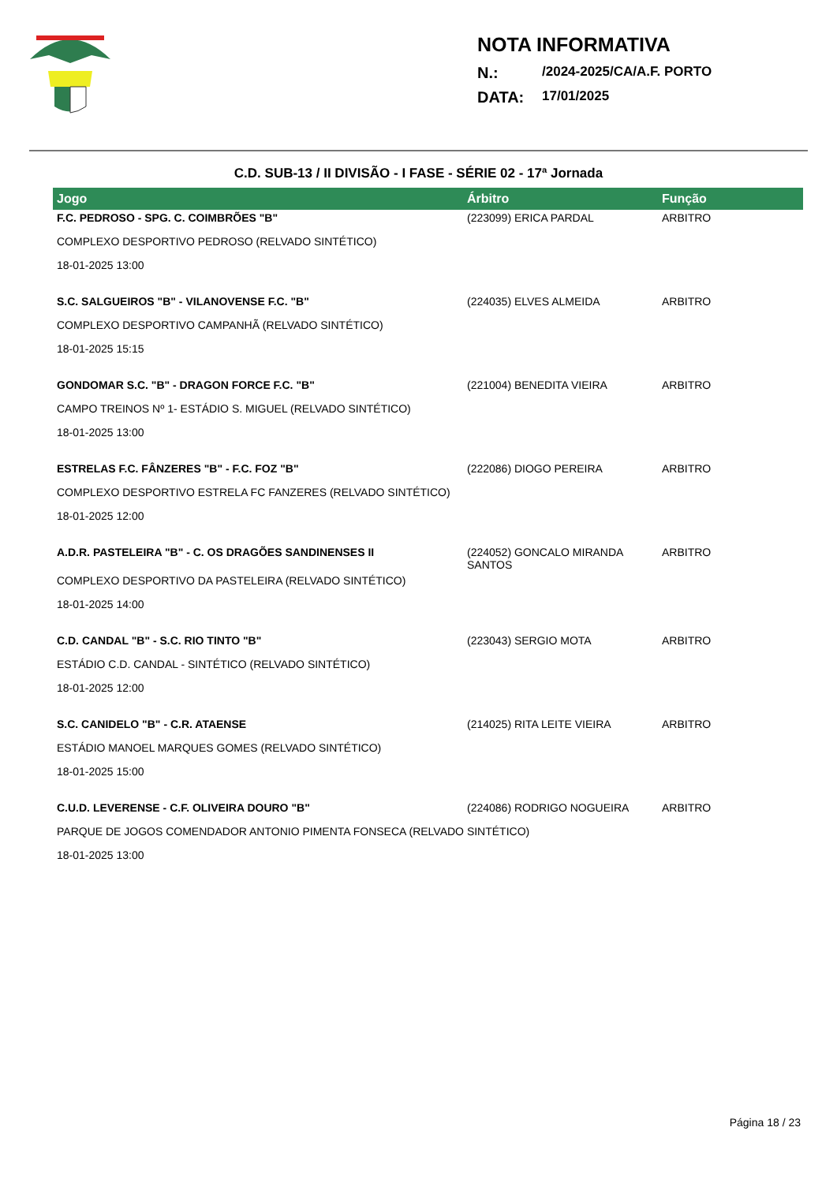NOTA INFORMATIVA
N.: /2024-2025/CA/A.F. PORTO
DATA: 17/01/2025
C.D. SUB-13 / II DIVISÃO - I FASE - SÉRIE 02 - 17ª Jornada
| Jogo | Árbitro | Função |
| --- | --- | --- |
| F.C. PEDROSO - SPG. C. COIMBRÕES "B" | (223099) ERICA PARDAL | ARBITRO |
| COMPLEXO DESPORTIVO PEDROSO (RELVADO SINTÉTICO) | | |
| 18-01-2025 13:00 | | |
| S.C. SALGUEIROS "B" - VILANOVENSE F.C. "B" | (224035) ELVES ALMEIDA | ARBITRO |
| COMPLEXO DESPORTIVO CAMPANHÃ (RELVADO SINTÉTICO) | | |
| 18-01-2025 15:15 | | |
| GONDOMAR S.C. "B" - DRAGON FORCE F.C. "B" | (221004) BENEDITA VIEIRA | ARBITRO |
| CAMPO TREINOS Nº 1- ESTÁDIO S. MIGUEL (RELVADO SINTÉTICO) | | |
| 18-01-2025 13:00 | | |
| ESTRELAS F.C. FÂNZERES "B" - F.C. FOZ "B" | (222086) DIOGO PEREIRA | ARBITRO |
| COMPLEXO DESPORTIVO ESTRELA FC FANZERES (RELVADO SINTÉTICO) | | |
| 18-01-2025 12:00 | | |
| A.D.R. PASTELEIRA "B" - C. OS DRAGÕES SANDINENSES II | (224052) GONCALO MIRANDA SANTOS | ARBITRO |
| COMPLEXO DESPORTIVO DA PASTELEIRA (RELVADO SINTÉTICO) | | |
| 18-01-2025 14:00 | | |
| C.D. CANDAL "B" - S.C. RIO TINTO "B" | (223043) SERGIO MOTA | ARBITRO |
| ESTÁDIO C.D. CANDAL - SINTÉTICO (RELVADO SINTÉTICO) | | |
| 18-01-2025 12:00 | | |
| S.C. CANIDELO "B" - C.R. ATAENSE | (214025) RITA LEITE VIEIRA | ARBITRO |
| ESTÁDIO MANOEL MARQUES GOMES (RELVADO SINTÉTICO) | | |
| 18-01-2025 15:00 | | |
| C.U.D. LEVERENSE - C.F. OLIVEIRA DOURO "B" | (224086) RODRIGO NOGUEIRA | ARBITRO |
| PARQUE DE JOGOS COMENDADOR ANTONIO PIMENTA FONSECA (RELVADO SINTÉTICO) | | |
| 18-01-2025 13:00 | | |
Página 18 / 23